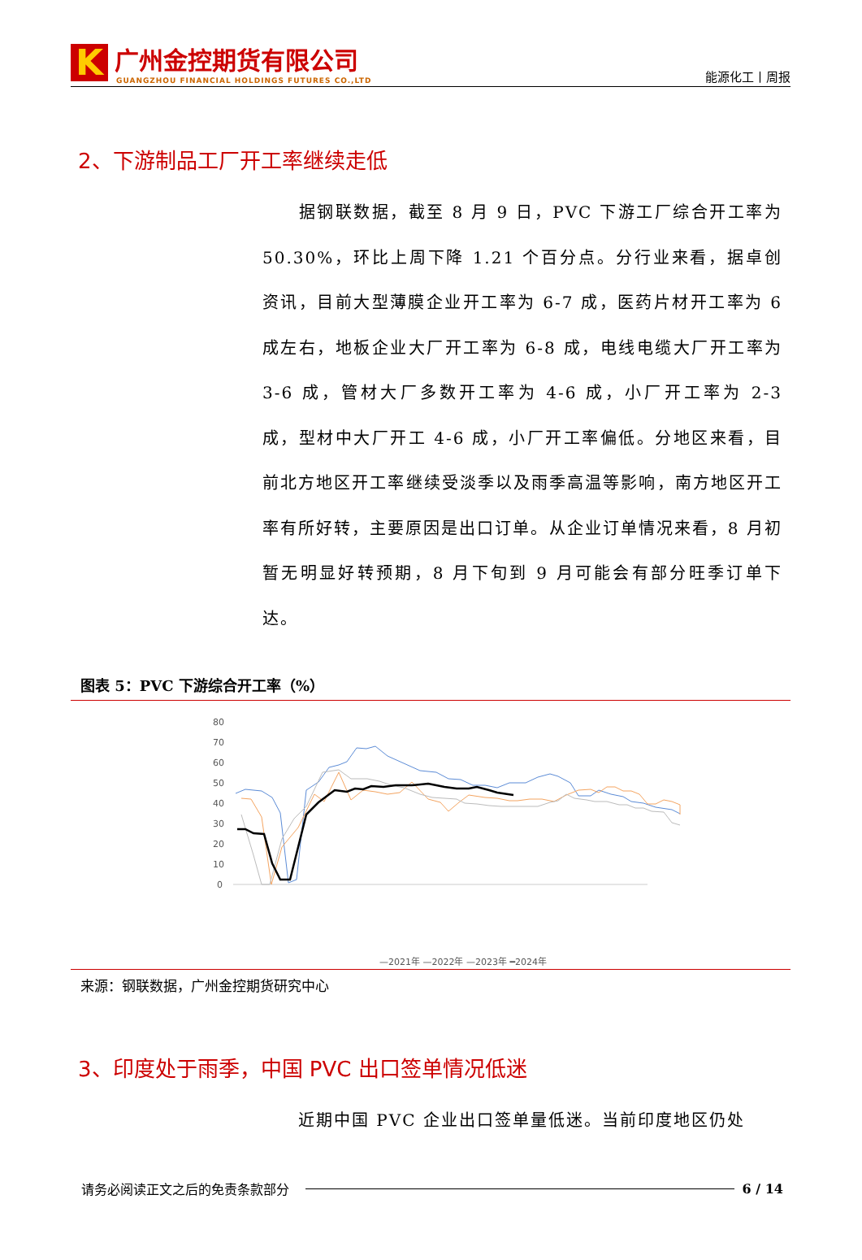K
广州金控期货有限公司
GUANGZHOU FINANCIAL HOLDINGS FUTURES CO.,LTD
能源化工丨周报
2、下游制品工厂开工率继续走低
  据钢联数据，截至 8 月 9 日，PVC 下游工厂综合开工率为 50.30%，环比上周下降 1.21 个百分点。分行业来看，据卓创资讯，目前大型薄膜企业开工率为 6-7 成，医药片材开工率为 6 成左右，地板企业大厂开工率为 6-8 成，电线电缆大厂开工率为 3-6 成，管材大厂多数开工率为 4-6 成，小厂开工率为 2-3 成，型材中大厂开工 4-6 成，小厂开工率偏低。分地区来看，目前北方地区开工率继续受淡季以及雨季高温等影响，南方地区开工率有所好转，主要原因是出口订单。从企业订单情况来看，8 月初暂无明显好转预期，8 月下旬到 9 月可能会有部分旺季订单下达。
图表 5：PVC 下游综合开工率（%）
80
70
60
50
40
30
20
10
0
—2021年 —2022年 —2023年 ━2024年
来源：钢联数据，广州金控期货研究中心
3、印度处于雨季，中国 PVC 出口签单情况低迷
  近期中国 PVC 企业出口签单量低迷。当前印度地区仍处
请务必阅读正文之后的免责条款部分 6 / 14